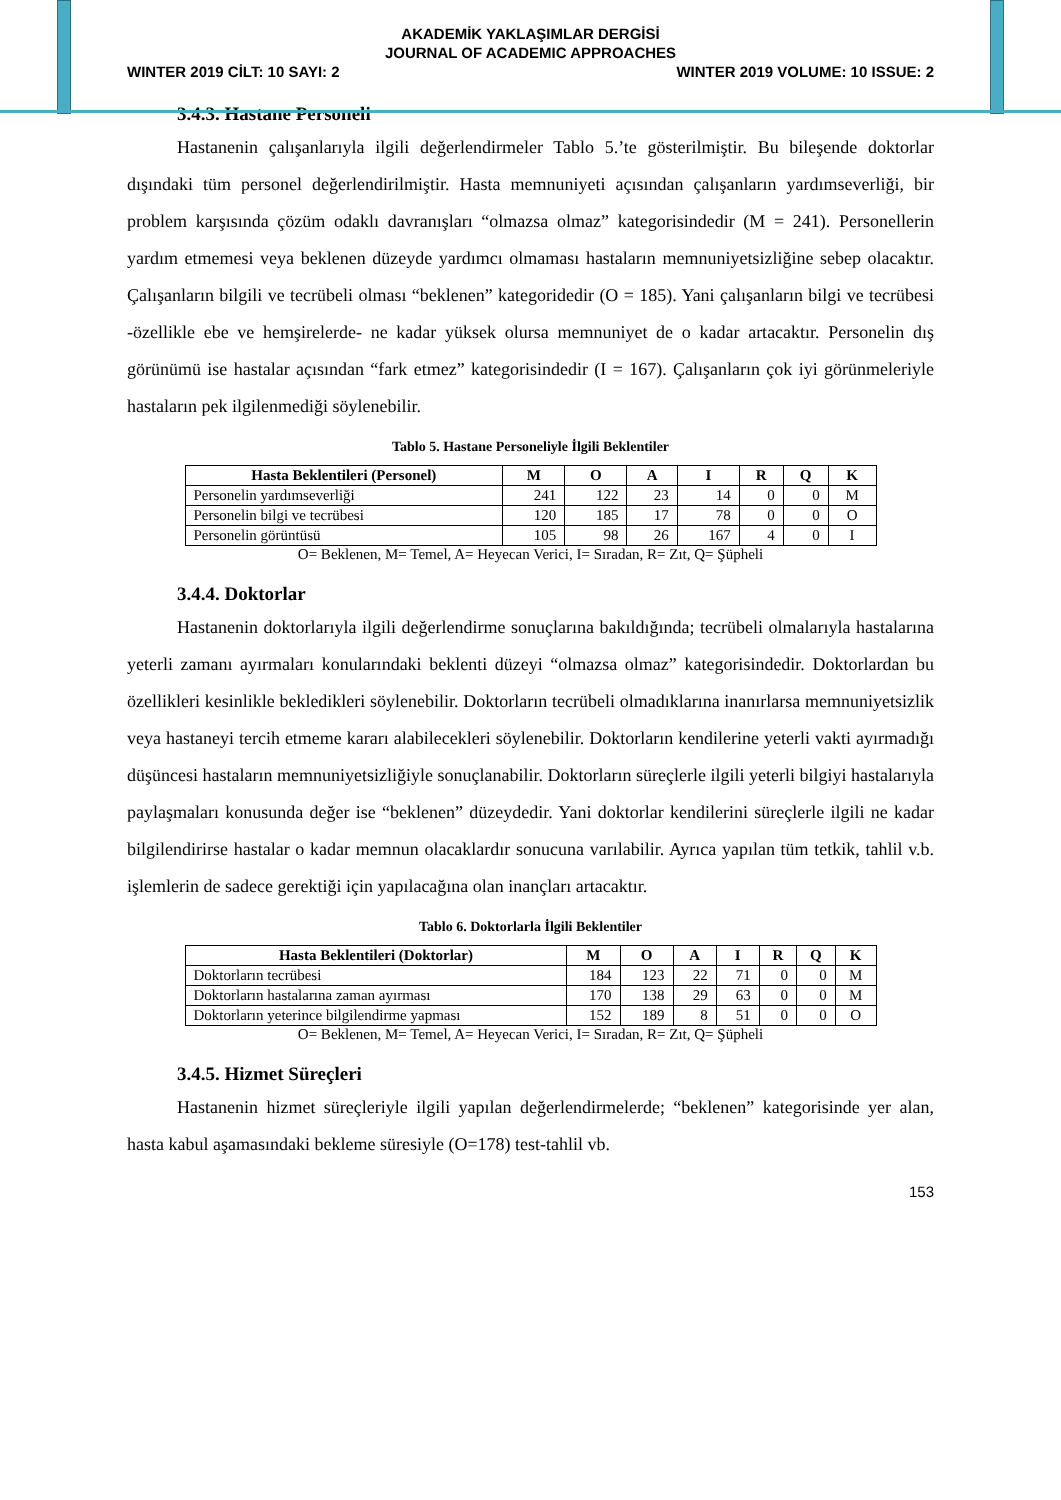AKADEMİK YAKLAŞIMLAR DERGİSİ
JOURNAL OF ACADEMIC APPROACHES
WINTER 2019 CİLT: 10 SAYI: 2 WINTER 2019 VOLUME: 10 ISSUE: 2
3.4.3. Hastane Personeli
Hastanenin çalışanlarıyla ilgili değerlendirmeler Tablo 5.’te gösterilmiştir. Bu bileşende doktorlar dışındaki tüm personel değerlendirilmiştir. Hasta memnuniyeti açısından çalışanların yardımseverliği, bir problem karşısında çözüm odaklı davranışları “olmazsa olmaz” kategorisindedir (M = 241). Personellerin yardım etmemesi veya beklenen düzeyde yardımcı olmaması hastaların memnuniyetsizliğine sebep olacaktır. Çalışanların bilgili ve tecrübeli olması “beklenen” kategoridedir (O = 185). Yani çalışanların bilgi ve tecrübesi -özellikle ebe ve hemşirelerde- ne kadar yüksek olursa memnuniyet de o kadar artacaktır. Personelin dış görünümü ise hastalar açısından “fark etmez” kategorisindedir (I = 167). Çalışanların çok iyi görünmeleriyle hastaların pek ilgilenmediği söylenebilir.
Tablo 5. Hastane Personeliyle İlgili Beklentiler
| Hasta Beklentileri (Personel) | M | O | A | I | R | Q | K |
| --- | --- | --- | --- | --- | --- | --- | --- |
| Personelin yardımseverliği | 241 | 122 | 23 | 14 | 0 | 0 | M |
| Personelin bilgi ve tecrübesi | 120 | 185 | 17 | 78 | 0 | 0 | O |
| Personelin görüntüsü | 105 | 98 | 26 | 167 | 4 | 0 | I |
O= Beklenen, M= Temel, A= Heyecan Verici, I= Sıradan, R= Zıt, Q= Şüpheli
3.4.4. Doktorlar
Hastanenin doktorlarıyla ilgili değerlendirme sonuçlarına bakıldığında; tecrübeli olmalarıyla hastalarına yeterli zamanı ayırmaları konularındaki beklenti düzeyi “olmazsa olmaz” kategorisindedir. Doktorlardan bu özellikleri kesinlikle bekledikleri söylenebilir. Doktorların tecrübeli olmadıklarına inanırlarsa memnuniyetsizlik veya hastaneyi tercih etmeme kararı alabilecekleri söylenebilir. Doktorların kendilerine yeterli vakti ayırmadığı düşüncesi hastaların memnuniyetsizliğiyle sonuçlanabilir. Doktorların süreçlerle ilgili yeterli bilgiyi hastalarıyla paylaşmaları konusunda değer ise “beklenen” düzeydedir. Yani doktorlar kendilerini süreçlerle ilgili ne kadar bilgilendirirse hastalar o kadar memnun olacaklardır sonucuna varılabilir. Ayrıca yapılan tüm tetkik, tahlil v.b. işlemlerin de sadece gerektiği için yapılacağına olan inançları artacaktır.
Tablo 6. Doktorlarla İlgili Beklentiler
| Hasta Beklentileri (Doktorlar) | M | O | A | I | R | Q | K |
| --- | --- | --- | --- | --- | --- | --- | --- |
| Doktorların tecrübesi | 184 | 123 | 22 | 71 | 0 | 0 | M |
| Doktorların hastalarına zaman ayırması | 170 | 138 | 29 | 63 | 0 | 0 | M |
| Doktorların yeterince bilgilendirme yapması | 152 | 189 | 8 | 51 | 0 | 0 | O |
O= Beklenen, M= Temel, A= Heyecan Verici, I= Sıradan, R= Zıt, Q= Şüpheli
3.4.5. Hizmet Süreçleri
Hastanenin hizmet süreçleriyle ilgili yapılan değerlendirmelerde; “beklenen” kategorisinde yer alan, hasta kabul aşamasındaki bekleme süresiyle (O=178) test-tahlil vb.
153